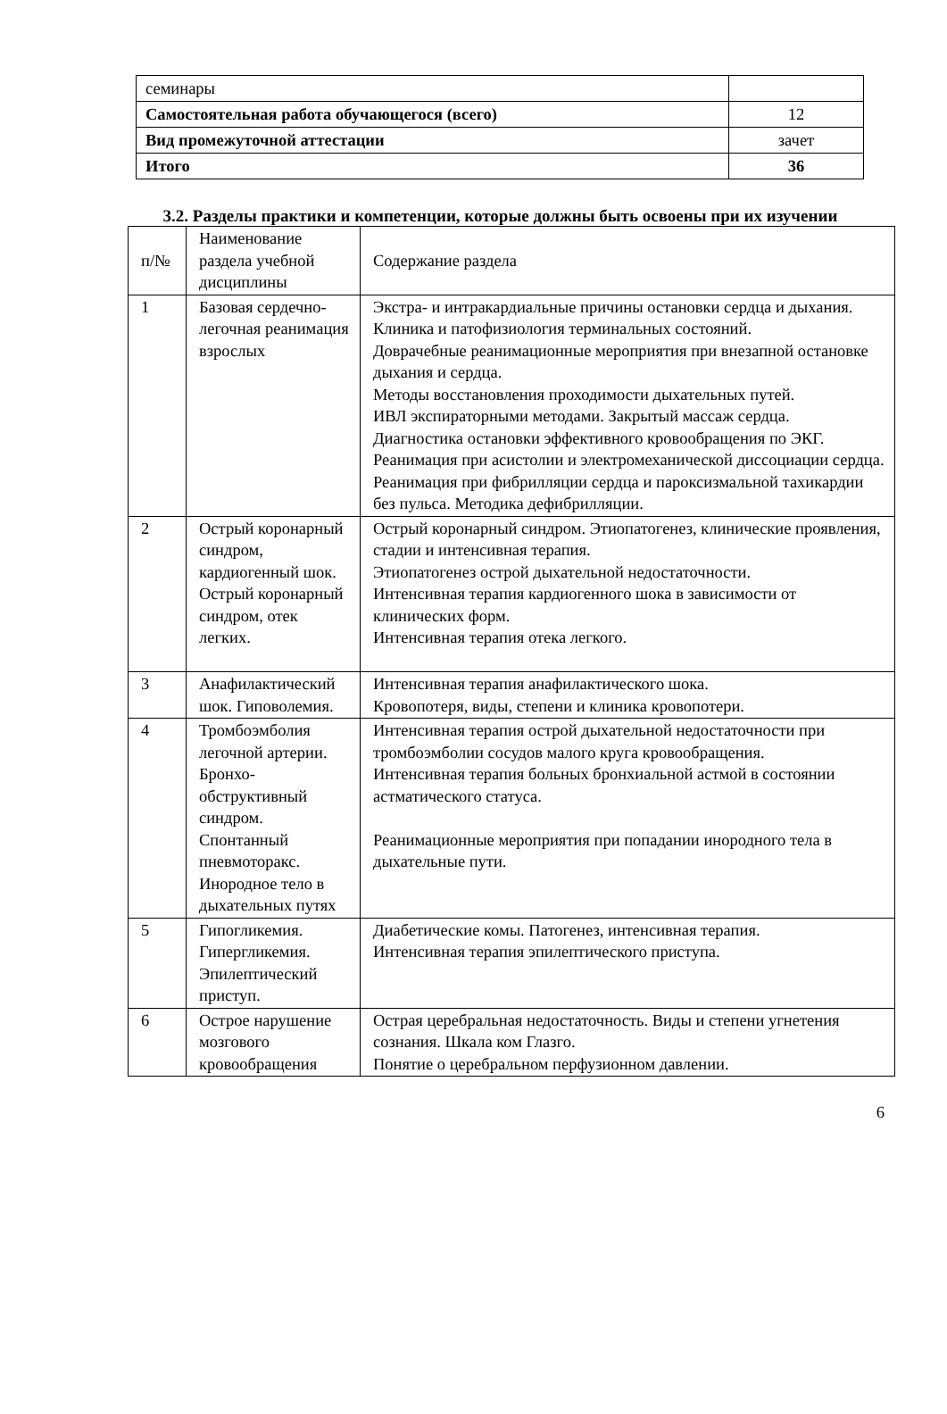| семинары | |
| Самостоятельная работа обучающегося (всего) | 12 |
| Вид промежуточной аттестации | зачет |
| Итого | 36 |
3.2. Разделы практики и компетенции, которые должны быть освоены при их изучении
| п/№ | Наименование раздела учебной дисциплины | Содержание раздела |
| 1 | Базовая сердечно-легочная реанимация взрослых | Экстра- и интракардиальные причины остановки сердца и дыхания. Клиника и патофизиология терминальных состояний. Доврачебные реанимационные мероприятия при внезапной остановке дыхания и сердца. Методы восстановления проходимости дыхательных путей. ИВЛ экспираторными методами. Закрытый массаж сердца. Диагностика остановки эффективного кровообращения по ЭКГ. Реанимация при асистолии и электромеханической диссоциации сердца. Реанимация при фибрилляции сердца и пароксизмальной тахикардии без пульса. Методика дефибрилляции. |
| 2 | Острый коронарный синдром, кардиогенный шок. Острый коронарный синдром, отек легких. | Острый коронарный синдром. Этиопатогенез, клинические проявления, стадии и интенсивная терапия. Этиопатогенез острой дыхательной недостаточности. Интенсивная терапия кардиогенного шока в зависимости от клинических форм. Интенсивная терапия отека легкого. |
| 3 | Анафилактический шок. Гиповолемия. | Интенсивная терапия анафилактического шока. Кровопотеря, виды, степени и клиника кровопотери. |
| 4 | Тромбоэмболия легочной артерии. Бронхо-обструктивный синдром. Спонтанный пневмоторакс. Инородное тело в дыхательных путях | Интенсивная терапия острой дыхательной недостаточности при тромбоэмболии сосудов малого круга кровообращения. Интенсивная терапия больных бронхиальной астмой в состоянии астматического статуса. Реанимационные мероприятия при попадании инородного тела в дыхательные пути. |
| 5 | Гипогликемия. Гипергликемия. Эпилептический приступ. | Диабетические комы. Патогенез, интенсивная терапия. Интенсивная терапия эпилептического приступа. |
| 6 | Острое нарушение мозгового кровообращения | Острая церебральная недостаточность. Виды и степени угнетения сознания. Шкала ком Глазго. Понятие о церебральном перфузионном давлении. |
6